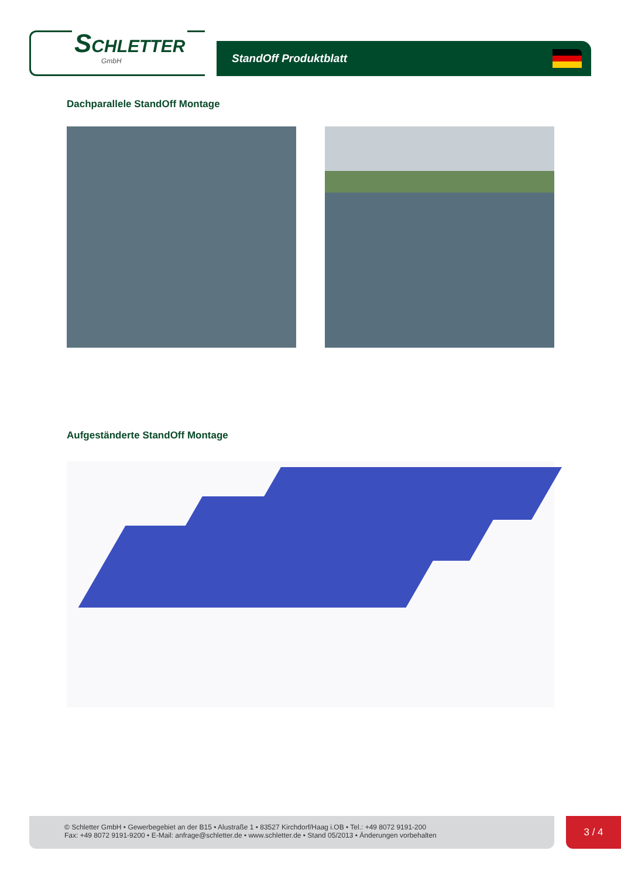SCHLETTER
GmbH
StandOff Produktblatt
Dachparallele StandOff Montage
Aufgeständerte StandOff Montage
© Schletter GmbH • Gewerbegebiet an der B15 • Alustraße 1 • 83527 Kirchdorf/Haag i.OB • Tel.: +49 8072 9191-200
Fax: +49 8072 9191-9200 • E-Mail: anfrage@schletter.de • www.schletter.de • Stand 05/2013 • Änderungen vorbehalten
3 / 4